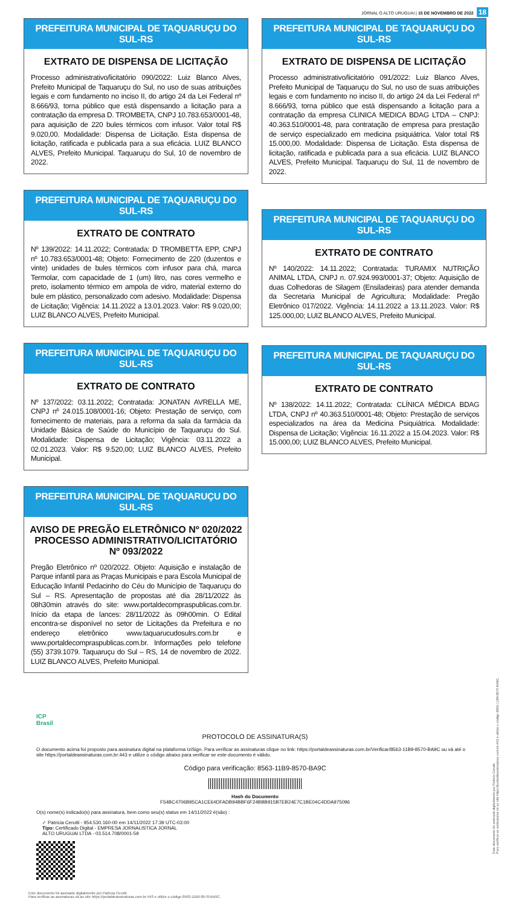JORNAL O ALTO URUGUAI | 15 DE NOVEMBRO DE 2022 18
PREFEITURA MUNICIPAL DE TAQUARUÇU DO SUL-RS
EXTRATO DE DISPENSA DE LICITAÇÃO
Processo administrativo/licitatório 090/2022: Luiz Blanco Alves, Prefeito Municipal de Taquaruçu do Sul, no uso de suas atribuições legais e com fundamento no inciso II, do artigo 24 da Lei Federal nº 8.666/93, torna público que está dispensando a licitação para a contratação da empresa D. TROMBETA, CNPJ 10.783.653/0001-48, para aquisição de 220 bules térmicos com infusor. Valor total R$ 9.020,00. Modalidade: Dispensa de Licitação. Esta dispensa de licitação, ratificada e publicada para a sua eficácia. LUIZ BLANCO ALVES, Prefeito Municipal. Taquaruçu do Sul, 10 de novembro de 2022.
PREFEITURA MUNICIPAL DE TAQUARUÇU DO SUL-RS
EXTRATO DE CONTRATO
Nº 139/2022: 14.11.2022; Contratada: D TROMBETTA EPP, CNPJ nº 10.783.653/0001-48; Objeto: Fornecimento de 220 (duzentos e vinte) unidades de bules térmicos com infusor para chá, marca Termolar, com capacidade de 1 (um) litro, nas cores vermelho e preto, isolamento térmico em ampola de vidro, material externo do bule em plástico, personalizado com adesivo. Modalidade: Dispensa de Licitação; Vigência: 14.11.2022 a 13.01.2023. Valor: R$ 9.020,00; LUIZ BLANCO ALVES, Prefeito Municipal.
PREFEITURA MUNICIPAL DE TAQUARUÇU DO SUL-RS
EXTRATO DE CONTRATO
Nº 137/2022: 03.11.2022; Contratada: JONATAN AVRELLA ME, CNPJ nº 24.015.108/0001-16; Objeto: Prestação de serviço, com fornecimento de materiais, para a reforma da sala da farmácia da Unidade Básica de Saúde do Município de Taquaruçu do Sul. Modalidade: Dispensa de Licitação; Vigência: 03.11.2022 a 02.01.2023. Valor: R$ 9.520,00; LUIZ BLANCO ALVES, Prefeito Municipal.
PREFEITURA MUNICIPAL DE TAQUARUÇU DO SUL-RS
AVISO DE PREGÃO ELETRÔNICO Nº 020/2022
PROCESSO ADMINISTRATIVO/LICITATÓRIO Nº 093/2022
Pregão Eletrônico nº 020/2022. Objeto: Aquisição e instalação de Parque infantil para as Praças Municipais e para Escola Municipal de Educação Infantil Pedacinho do Céu do Município de Taquaruçu do Sul – RS. Apresentação de propostas até dia 28/11/2022 às 08h30min através do site: www.portaldecompraspublicas.com.br. Início da etapa de lances: 28/11/2022 às 09h00min. O Edital encontra-se disponível no setor de Licitações da Prefeitura e no endereço eletrônico www.taquarucudosulrs.com.br e www.portaldecompraspublicas.com.br. Informações pelo telefone (55) 3739.1079. Taquaruçu do Sul – RS, 14 de novembro de 2022. LUIZ BLANCO ALVES, Prefeito Municipal.
PREFEITURA MUNICIPAL DE TAQUARUÇU DO SUL-RS
EXTRATO DE DISPENSA DE LICITAÇÃO
Processo administrativo/licitatório 091/2022: Luiz Blanco Alves, Prefeito Municipal de Taquaruçu do Sul, no uso de suas atribuições legais e com fundamento no inciso II, do artigo 24 da Lei Federal nº 8.666/93, torna público que está dispensando a licitação para a contratação da empresa CLINICA MEDICA BDAG LTDA – CNPJ: 40.363.510/0001-48, para contratação de empresa para prestação de serviço especializado em medicina psiquiátrica. Valor total R$ 15.000,00. Modalidade: Dispensa de Licitação. Esta dispensa de licitação, ratificada e publicada para a sua eficácia. LUIZ BLANCO ALVES, Prefeito Municipal. Taquaruçu do Sul, 11 de novembro de 2022.
PREFEITURA MUNICIPAL DE TAQUARUÇU DO SUL-RS
EXTRATO DE CONTRATO
Nº 140/2022: 14.11.2022; Contratada: TURAMIX NUTRIÇÃO ANIMAL LTDA, CNPJ n. 07.924.993/0001-37; Objeto: Aquisição de duas Colhedoras de Silagem (Ensiladeiras) para atender demanda da Secretaria Municipal de Agricultura; Modalidade: Pregão Eletrônico 017/2022. Vigência: 14.11.2022 a 13.11.2023. Valor: R$ 125.000,00; LUIZ BLANCO ALVES, Prefeito Municipal.
PREFEITURA MUNICIPAL DE TAQUARUÇU DO SUL-RS
EXTRATO DE CONTRATO
Nº 138/2022: 14.11.2022; Contratada: CLÍNICA MÉDICA BDAG LTDA, CNPJ nº 40.363.510/0001-48; Objeto: Prestação de serviços especializados na área da Medicina Psiquiátrica. Modalidade: Dispensa de Licitação; Vigência: 16.11.2022 a 15.04.2023. Valor: R$ 15.000,00; LUIZ BLANCO ALVES, Prefeito Municipal.
ICP
Brasil
PROTOCOLO DE ASSINATURA(S)
O documento acima foi proposto para assinatura digital na plataforma IziSign. Para verificar as assinaturas clique no link: https://portaldeassinaturas.com.br/Verificar/8563-11B9-8570-BA9C ou vá até o site https://portaldeassinaturas.com.br:443 e utilize o código abaixo para verificar se este documento é válido.
Código para verificação: 8563-11B9-8570-BA9C
Hash do Documento
F54BC4706B95CA1CE64DFADB94BBF6F24BBB915B7EB24E7C1BE04C4DDA975096
O(s) nome(s) indicado(s) para assinatura, bem como seu(s) status em 14/11/2022 é(são) :
✓ Patricia Cerutti - 954.530.160-00 em 14/11/2022 17:39 UTC-03:00
Tipo: Certificado Digital - EMPRESA JORNALISTICA JORNAL
ALTO URUGUAI LTDA - 03.514.708/0001-59
Este documento foi assinado digitalmente por Patricia Cerutti.
Para verificar as assinaturas vá ao site https://portaldeassinaturas.com.br:443 e utilize o código 8563-11B9-8570-BA9C.
Este documento foi assinado digitalmente por Patricia Cerutti.
Para verificar as assinaturas vá ao site https://portaldeassinaturas.com.br:443 e utilize o código 8563-11B9-8570-BA9C.